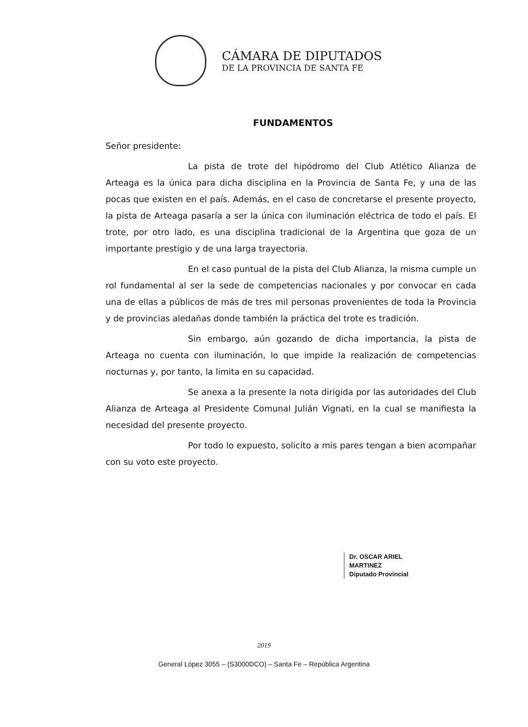CÁMARA DE DIPUTADOS
DE LA PROVINCIA DE SANTA FE
FUNDAMENTOS
Señor presidente:
La pista de trote del hipódromo del Club Atlético Alianza de Arteaga es la única para dicha disciplina en la Provincia de Santa Fe, y una de las pocas que existen en el país. Además, en el caso de concretarse el presente proyecto, la pista de Arteaga pasaría a ser la única con iluminación eléctrica de todo el país. El trote, por otro lado, es una disciplina tradicional de la Argentina que goza de un importante prestigio y de una larga trayectoria.
En el caso puntual de la pista del Club Alianza, la misma cumple un rol fundamental al ser la sede de competencias nacionales y por convocar en cada una de ellas a públicos de más de tres mil personas provenientes de toda la Provincia y de provincias aledañas donde también la práctica del trote es tradición.
Sin embargo, aún gozando de dicha importancia, la pista de Arteaga no cuenta con iluminación, lo que impide la realización de competencias nocturnas y, por tanto, la limita en su capacidad.
Se anexa a la presente la nota dirigida por las autoridades del Club Alianza de Arteaga al Presidente Comunal Julián Vignati, en la cual se manifiesta la necesidad del presente proyecto.
Por todo lo expuesto, solicito a mis pares tengan a bien acompañar con su voto este proyecto.
Dr. OSCAR ARIEL MARTINEZ
Diputado Provincial
2019
General López 3055 – (S3000DCO) – Santa Fe – República Argentina